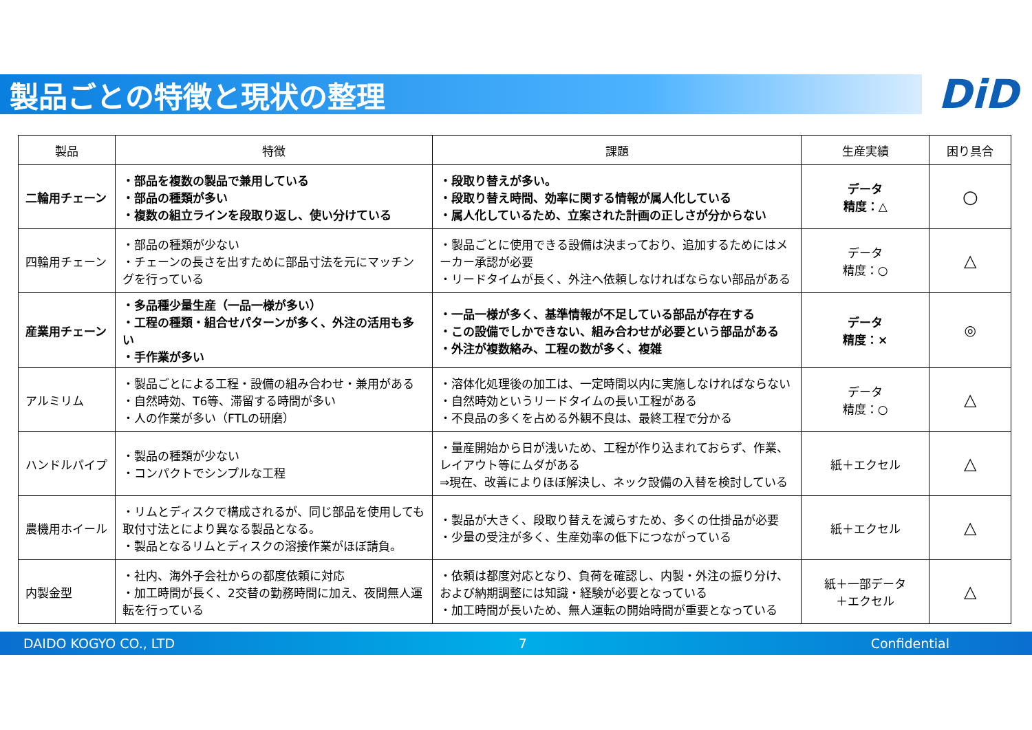製品ごとの特徴と現状の整理
DiD
| 製品 | 特徴 | 課題 | 生産実績 | 困り具合 |
| --- | --- | --- | --- | --- |
| 二輪用チェーン | ・部品を複数の製品で兼用している ・部品の種類が多い ・複数の組立ラインを段取り返し、使い分けている | ・段取り替えが多い。 ・段取り替え時間、効率に関する情報が属人化している ・属人化しているため、立案された計画の正しさが分からない | データ 精度：△ | ○ |
| 四輪用チェーン | ・部品の種類が少ない ・チェーンの長さを出すために部品寸法を元にマッチングを行っている | ・製品ごとに使用できる設備は決まっており、追加するためにはメーカー承認が必要 ・リードタイムが長く、外注へ依頼しなければならない部品がある | データ 精度：○ | △ |
| 産業用チェーン | ・多品種少量生産（一品一様が多い） ・工程の種類・組合せパターンが多く、外注の活用も多い ・手作業が多い | ・一品一様が多く、基準情報が不足している部品が存在する ・この設備でしかできない、組み合わせが必要という部品がある ・外注が複数絡み、工程の数が多く、複雑 | データ 精度：× | ◎ |
| アルミリム | ・製品ごとによる工程・設備の組み合わせ・兼用がある ・自然時効、T6等、滞留する時間が多い ・人の作業が多い（FTLの研磨） | ・溶体化処理後の加工は、一定時間以内に実施しなければならない ・自然時効というリードタイムの長い工程がある ・不良品の多くを占める外観不良は、最終工程で分かる | データ 精度：○ | △ |
| ハンドルパイプ | ・製品の種類が少ない ・コンパクトでシンプルな工程 | ・量産開始から日が浅いため、工程が作り込まれておらず、作業、レイアウト等にムダがある ⇒現在、改善によりほぼ解決し、ネック設備の入替を検討している | 紙＋エクセル | △ |
| 農機用ホイール | ・リムとディスクで構成されるが、同じ部品を使用しても取付寸法とにより異なる製品となる。 ・製品となるリムとディスクの溶接作業がほぼ請負。 | ・製品が大きく、段取り替えを減らすため、多くの仕掛品が必要 ・少量の受注が多く、生産効率の低下につながっている | 紙＋エクセル | △ |
| 内製金型 | ・社内、海外子会社からの都度依頼に対応 ・加工時間が長く、2交替の勤務時間に加え、夜間無人運転を行っている | ・依頼は都度対応となり、負荷を確認し、内製・外注の振り分け、および納期調整には知識・経験が必要となっている ・加工時間が長いため、無人運転の開始時間が重要となっている | 紙＋一部データ ＋エクセル | △ |
DAIDO KOGYO CO., LTD 7 Confidential